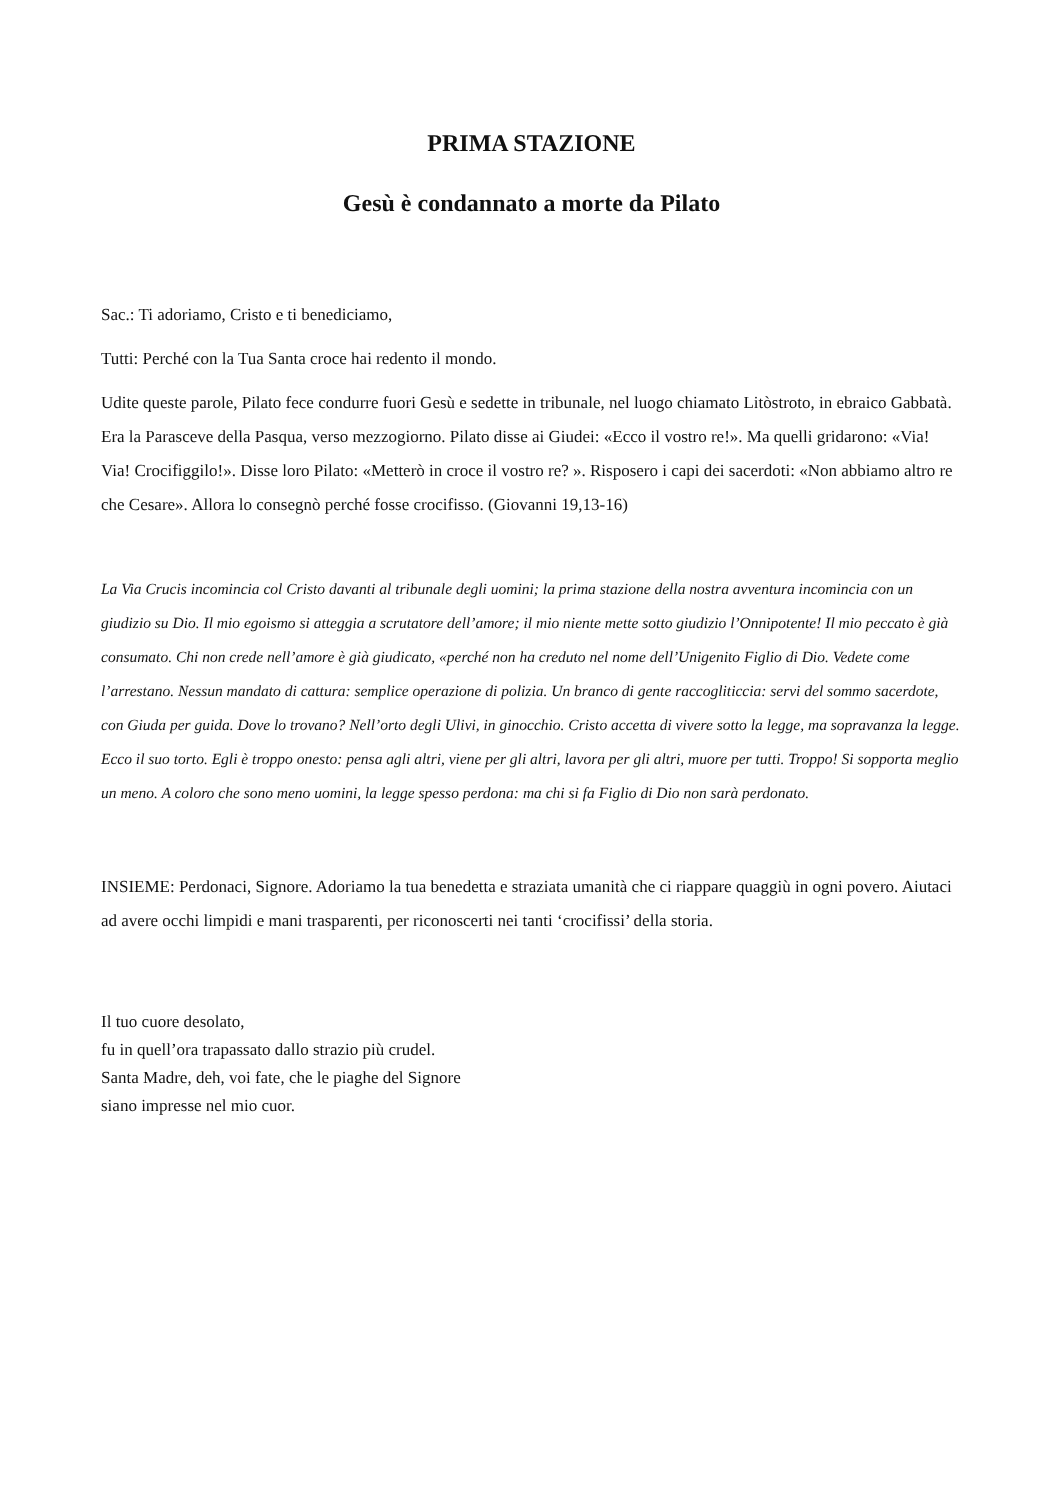PRIMA STAZIONE
Gesù è condannato a morte da Pilato
Sac.: Ti adoriamo, Cristo e ti benediciamo,
Tutti: Perché con la Tua Santa croce hai redento il mondo.
Udite queste parole, Pilato fece condurre fuori Gesù e sedette in tribunale, nel luogo chiamato Litòstroto, in ebraico Gabbatà. Era la Parasceve della Pasqua, verso mezzogiorno. Pilato disse ai Giudei: «Ecco il vostro re!». Ma quelli gridarono: «Via! Via! Crocifiggilo!». Disse loro Pilato: «Metterò in croce il vostro re? ». Risposero i capi dei sacerdoti: «Non abbiamo altro re che Cesare». Allora lo consegnò perché fosse crocifisso. (Giovanni 19,13-16)
La Via Crucis incomincia col Cristo davanti al tribunale degli uomini; la prima stazione della nostra avventura incomincia con un giudizio su Dio. Il mio egoismo si atteggia a scrutatore dell’amore; il mio niente mette sotto giudizio l’Onnipotente! Il mio peccato è già consumato. Chi non crede nell’amore è già giudicato, «perché non ha creduto nel nome dell’Unigenito Figlio di Dio. Vedete come l’arrestano. Nessun mandato di cattura: semplice operazione di polizia. Un branco di gente raccogliticcia: servi del sommo sacerdote, con Giuda per guida. Dove lo trovano? Nell’orto degli Ulivi, in ginocchio. Cristo accetta di vivere sotto la legge, ma sopravanza la legge. Ecco il suo torto. Egli è troppo onesto: pensa agli altri, viene per gli altri, lavora per gli altri, muore per tutti. Troppo! Si sopporta meglio un meno. A coloro che sono meno uomini, la legge spesso perdona: ma chi si fa Figlio di Dio non sarà perdonato.
INSIEME: Perdonaci, Signore. Adoriamo la tua benedetta e straziata umanità che ci riappare quaggiù in ogni povero. Aiutaci ad avere occhi limpidi e mani trasparenti, per riconoscerti nei tanti ‘crocifissi’ della storia.
Il tuo cuore desolato,
fu in quell’ora trapassato dallo strazio più crudel.
Santa Madre, deh, voi fate, che le piaghe del Signore
siano impresse nel mio cuor.